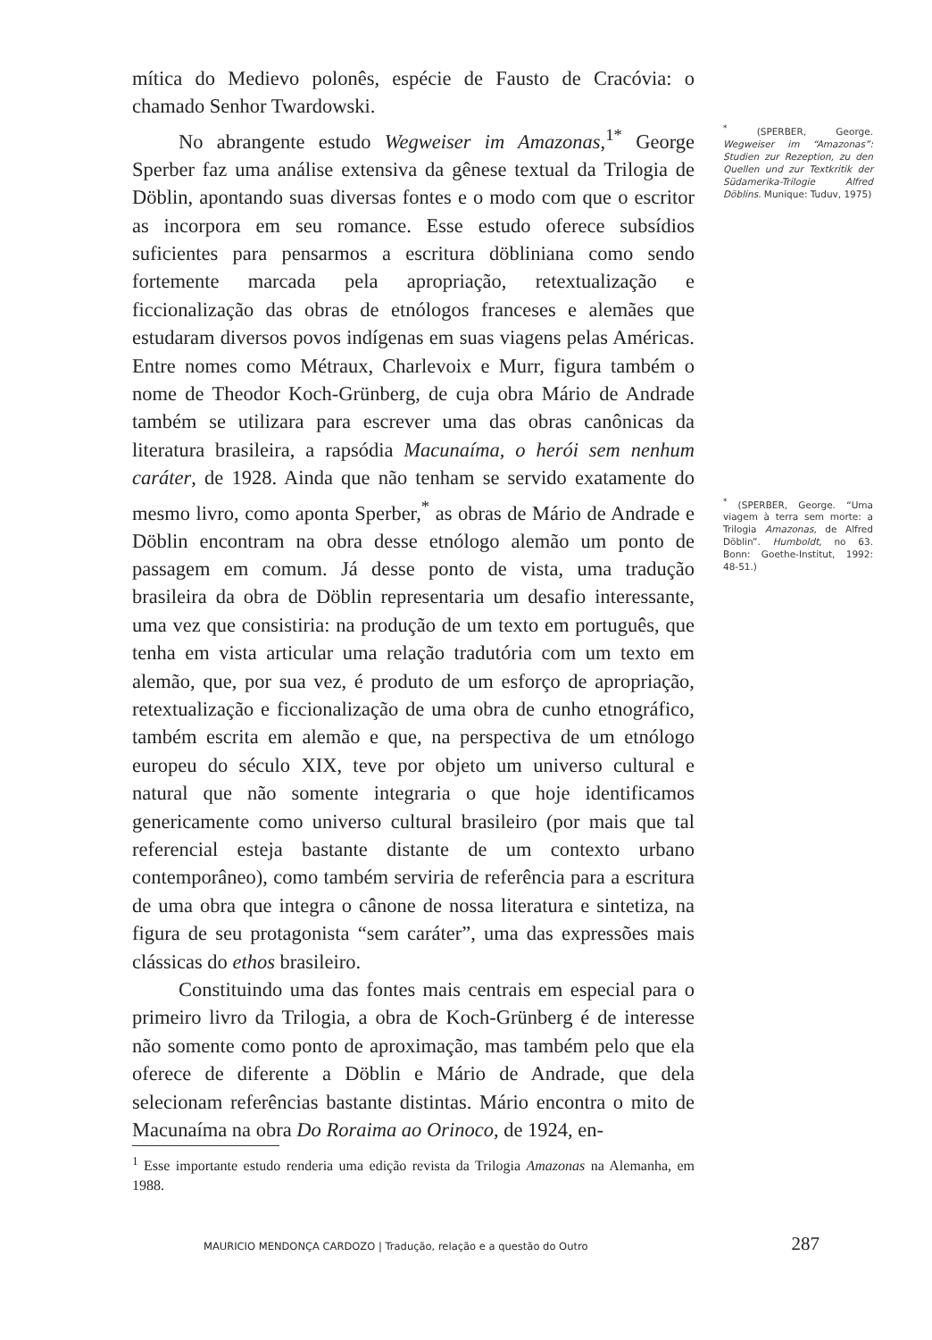mítica do Medievo polonês, espécie de Fausto de Cracóvia: o chamado Senhor Twardowski.
No abrangente estudo Wegweiser im Amazonas,<sup>1*</sup> George Sperber faz uma análise extensiva da gênese textual da Trilogia de Döblin, apontando suas diversas fontes e o modo com que o escritor as incorpora em seu romance. Esse estudo oferece subsídios suficientes para pensarmos a escritura döbliniana como sendo fortemente marcada pela apropriação, retextualização e ficcionalização das obras de etnólogos franceses e alemães que estudaram diversos povos indígenas em suas viagens pelas Américas. Entre nomes como Métraux, Charlevoix e Murr, figura também o nome de Theodor Koch-Grünberg, de cuja obra Mário de Andrade também se utilizara para escrever uma das obras canônicas da literatura brasileira, a rapsódia Macunaíma, o herói sem nenhum caráter, de 1928. Ainda que não tenham se servido exatamente do mesmo livro, como aponta Sperber,<sup>*</sup> as obras de Mário de Andrade e Döblin encontram na obra desse etnólogo alemão um ponto de passagem em comum. Já desse ponto de vista, uma tradução brasileira da obra de Döblin representaria um desafio interessante, uma vez que consistiria: na produção de um texto em português, que tenha em vista articular uma relação tradutória com um texto em alemão, que, por sua vez, é produto de um esforço de apropriação, retextualização e ficcionalização de uma obra de cunho etnográfico, também escrita em alemão e que, na perspectiva de um etnólogo europeu do século XIX, teve por objeto um universo cultural e natural que não somente integraria o que hoje identificamos genericamente como universo cultural brasileiro (por mais que tal referencial esteja bastante distante de um contexto urbano contemporâneo), como também serviria de referência para a escritura de uma obra que integra o cânone de nossa literatura e sintetiza, na figura de seu protagonista “sem caráter”, uma das expressões mais clássicas do ethos brasileiro.
Constituindo uma das fontes mais centrais em especial para o primeiro livro da Trilogia, a obra de Koch-Grünberg é de interesse não somente como ponto de aproximação, mas também pelo que ela oferece de diferente a Döblin e Mário de Andrade, que dela selecionam referências bastante distintas. Mário encontra o mito de Macunaíma na obra Do Roraima ao Orinoco, de 1924, en-
<sup>*</sup> (SPERBER, George. Wegweiser im “Amazonas”: Studien zur Rezeption, zu den Quellen und zur Textkritik der Südamerika-Trilogie Alfred Döblins. Munique: Tuduv, 1975)
<sup>*</sup> (SPERBER, George. “Uma viagem à terra sem morte: a Trilogia Amazonas, de Alfred Döblin”. Humboldt, no 63. Bonn: Goethe-Institut, 1992: 48-51.)
<sup>1</sup> Esse importante estudo renderia uma edição revista da Trilogia Amazonas na Alemanha, em 1988.
MAURICIO MENDONÇA CARDOZO | Tradução, relação e a questão do Outro 287